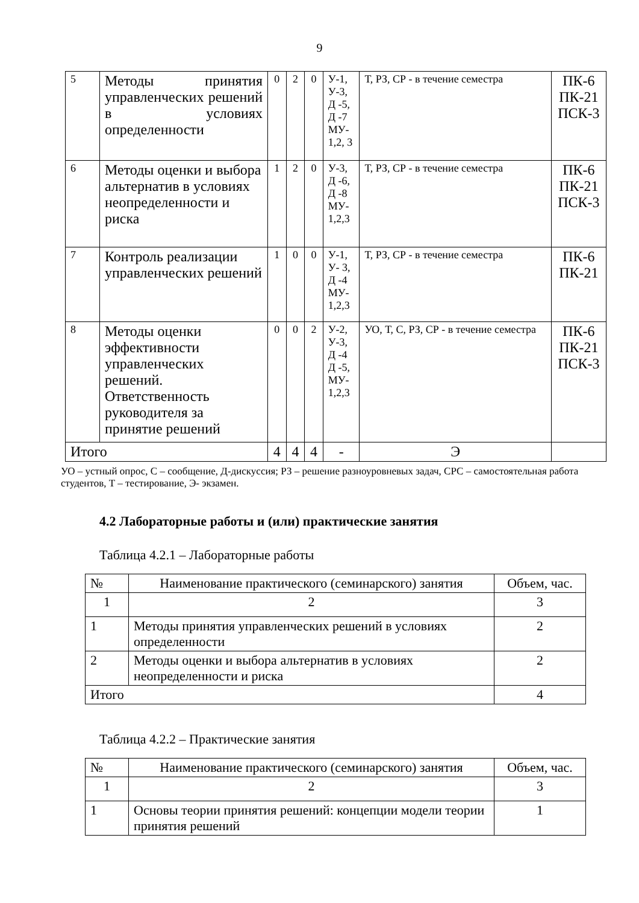9
| 5 | Методы принятия управленческих решений в условиях определенности | 0 | 2 | 0 | У-1, У-3, Д -5, Д -7 МУ- 1,2, 3 | Т, РЗ, СР - в течение семестра | ПК-6 ПК-21 ПСК-3 |
| 6 | Методы оценки и выбора альтернатив в условиях неопределенности и риска | 1 | 2 | 0 | У-3, Д -6, Д -8 МУ- 1,2,3 | Т, РЗ, СР - в течение семестра | ПК-6 ПК-21 ПСК-3 |
| 7 | Контроль реализации управленческих решений | 1 | 0 | 0 | У-1, У- 3, Д -4 МУ- 1,2,3 | Т, РЗ, СР - в течение семестра | ПК-6 ПК-21 |
| 8 | Методы оценки эффективности управленческих решений. Ответственность руководителя за принятие решений | 0 | 0 | 2 | У-2, У-3, Д -4 Д -5, МУ- 1,2,3 | УО, Т, С, РЗ, СР - в течение семестра | ПК-6 ПК-21 ПСК-3 |
| Итого | | 4 | 4 | 4 | - | Э | |
УО – устный опрос, С – сообщение, Д-дискуссия; РЗ – решение разноуровневых задач, СРС – самостоятельная работа студентов, Т – тестирование, Э- экзамен.
4.2 Лабораторные работы и (или) практические занятия
Таблица 4.2.1 – Лабораторные работы
| № | Наименование практического (семинарского) занятия | Объем, час. |
| --- | --- | --- |
| 1 | 2 | 3 |
| 1 | Методы принятия управленческих решений в условиях определенности | 2 |
| 2 | Методы оценки и выбора альтернатив в условиях неопределенности и риска | 2 |
| Итого | | 4 |
Таблица 4.2.2 – Практические занятия
| № | Наименование практического (семинарского) занятия | Объем, час. |
| --- | --- | --- |
| 1 | 2 | 3 |
| 1 | Основы теории принятия решений: концепции модели теории принятия решений | 1 |